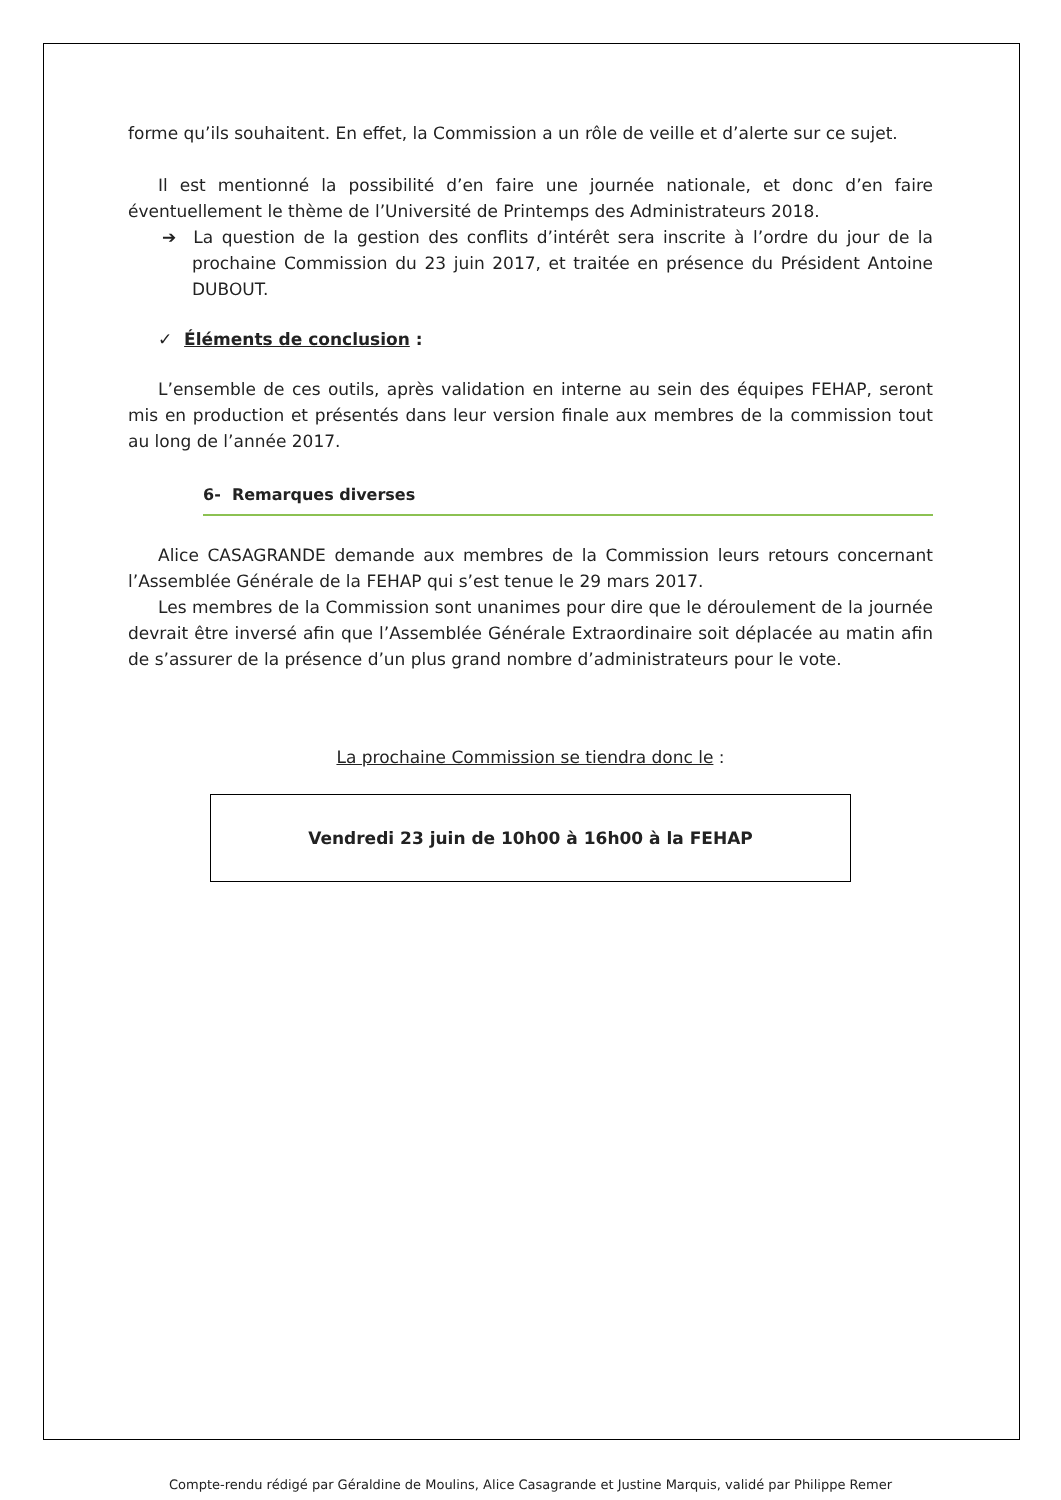forme qu’ils souhaitent. En effet, la Commission a un rôle de veille et d’alerte sur ce sujet.
Il est mentionné la possibilité d’en faire une journée nationale, et donc d’en faire éventuellement le thème de l’Université de Printemps des Administrateurs 2018.
➔ La question de la gestion des conflits d’intérêt sera inscrite à l’ordre du jour de la prochaine Commission du 23 juin 2017, et traitée en présence du Président Antoine DUBOUT.
✓ Éléments de conclusion :
L’ensemble de ces outils, après validation en interne au sein des équipes FEHAP, seront mis en production et présentés dans leur version finale aux membres de la commission tout au long de l’année 2017.
6- Remarques diverses
Alice CASAGRANDE demande aux membres de la Commission leurs retours concernant l’Assemblée Générale de la FEHAP qui s’est tenue le 29 mars 2017.
Les membres de la Commission sont unanimes pour dire que le déroulement de la journée devrait être inversé afin que l’Assemblée Générale Extraordinaire soit déplacée au matin afin de s’assurer de la présence d’un plus grand nombre d’administrateurs pour le vote.
La prochaine Commission se tiendra donc le :
Vendredi 23 juin de 10h00 à 16h00 à la FEHAP
Compte-rendu rédigé par Géraldine de Moulins, Alice Casagrande et Justine Marquis, validé par Philippe Remer